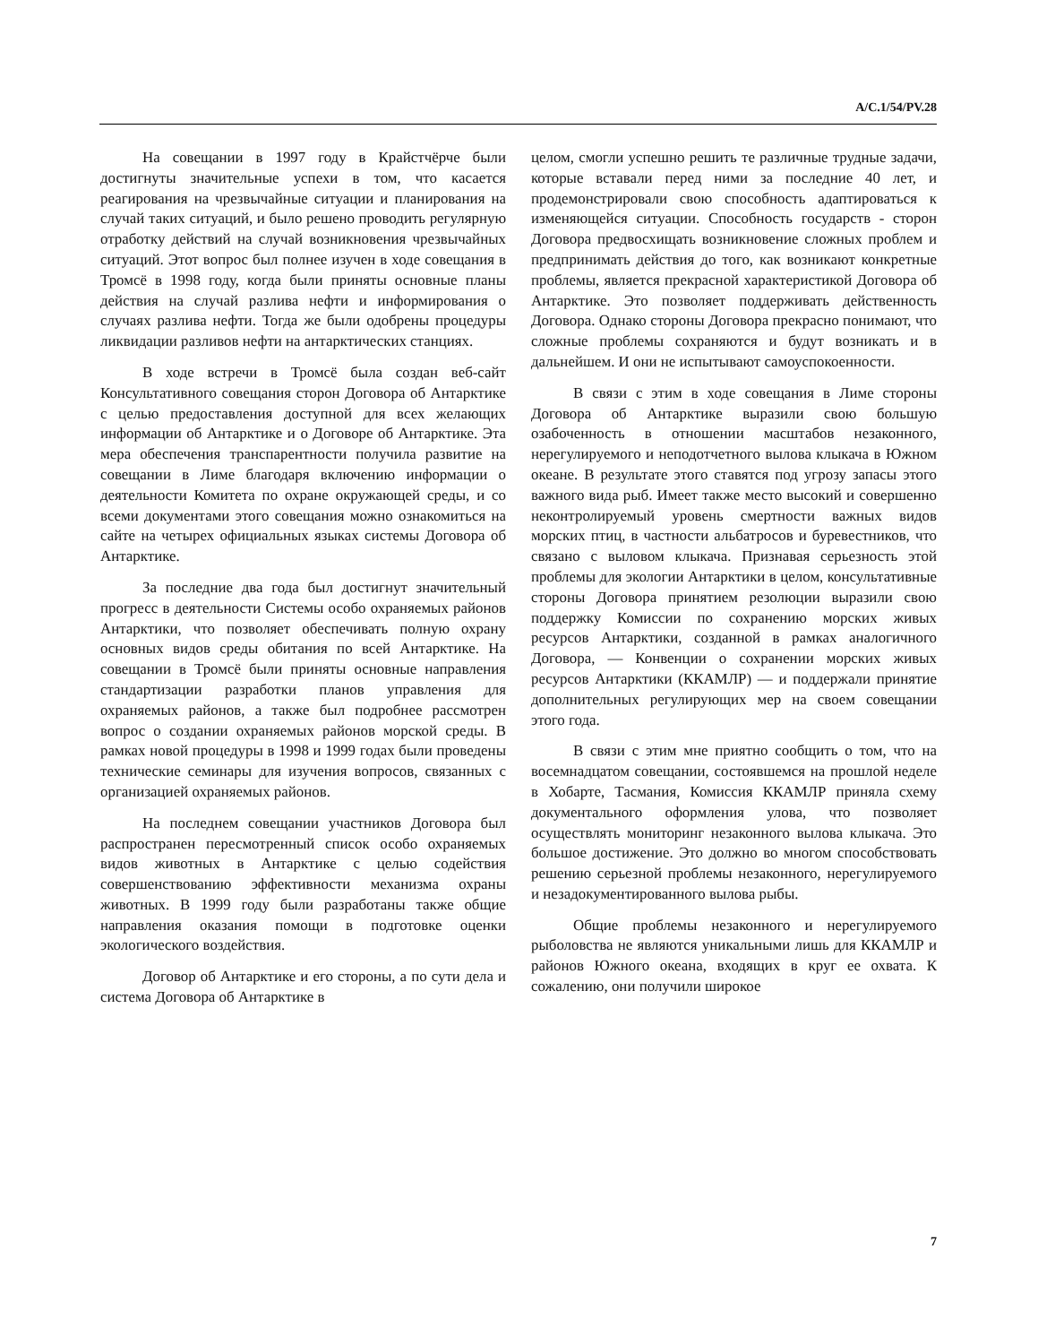A/C.1/54/PV.28
На совещании в 1997 году в Крайстчёрче были достигнуты значительные успехи в том, что касается реагирования на чрезвычайные ситуации и планирования на случай таких ситуаций, и было решено проводить регулярную отработку действий на случай возникновения чрезвычайных ситуаций. Этот вопрос был полнее изучен в ходе совещания в Тромсё в 1998 году, когда были приняты основные планы действия на случай разлива нефти и информирования о случаях разлива нефти. Тогда же были одобрены процедуры ликвидации разливов нефти на антарктических станциях.
В ходе встречи в Тромсё была создан веб-сайт Консультативного совещания сторон Договора об Антарктике с целью предоставления доступной для всех желающих информации об Антарктике и о Договоре об Антарктике. Эта мера обеспечения транспарентности получила развитие на совещании в Лиме благодаря включению информации о деятельности Комитета по охране окружающей среды, и со всеми документами этого совещания можно ознакомиться на сайте на четырех официальных языках системы Договора об Антарктике.
За последние два года был достигнут значительный прогресс в деятельности Системы особо охраняемых районов Антарктики, что позволяет обеспечивать полную охрану основных видов среды обитания по всей Антарктике. На совещании в Тромсё были приняты основные направления стандартизации разработки планов управления для охраняемых районов, а также был подробнее рассмотрен вопрос о создании охраняемых районов морской среды. В рамках новой процедуры в 1998 и 1999 годах были проведены технические семинары для изучения вопросов, связанных с организацией охраняемых районов.
На последнем совещании участников Договора был распространен пересмотренный список особо охраняемых видов животных в Антарктике с целью содействия совершенствованию эффективности механизма охраны животных. В 1999 году были разработаны также общие направления оказания помощи в подготовке оценки экологического воздействия.
Договор об Антарктике и его стороны, а по сути дела и система Договора об Антарктике в
целом, смогли успешно решить те различные трудные задачи, которые вставали перед ними за последние 40 лет, и продемонстрировали свою способность адаптироваться к изменяющейся ситуации. Способность государств - сторон Договора предвосхищать возникновение сложных проблем и предпринимать действия до того, как возникают конкретные проблемы, является прекрасной характеристикой Договора об Антарктике. Это позволяет поддерживать действенность Договора. Однако стороны Договора прекрасно понимают, что сложные проблемы сохраняются и будут возникать и в дальнейшем. И они не испытывают самоуспокоенности.
В связи с этим в ходе совещания в Лиме стороны Договора об Антарктике выразили свою большую озабоченность в отношении масштабов незаконного, нерегулируемого и неподотчетного вылова клыкача в Южном океане. В результате этого ставятся под угрозу запасы этого важного вида рыб. Имеет также место высокий и совершенно неконтролируемый уровень смертности важных видов морских птиц, в частности альбатросов и буревестников, что связано с выловом клыкача. Признавая серьезность этой проблемы для экологии Антарктики в целом, консультативные стороны Договора принятием резолюции выразили свою поддержку Комиссии по сохранению морских живых ресурсов Антарктики, созданной в рамках аналогичного Договора, — Конвенции о сохранении морских живых ресурсов Антарктики (ККАМЛР) — и поддержали принятие дополнительных регулирующих мер на своем совещании этого года.
В связи с этим мне приятно сообщить о том, что на восемнадцатом совещании, состоявшемся на прошлой неделе в Хобарте, Тасмания, Комиссия ККАМЛР приняла схему документального оформления улова, что позволяет осуществлять мониторинг незаконного вылова клыкача. Это большое достижение. Это должно во многом способствовать решению серьезной проблемы незаконного, нерегулируемого и незадокументированного вылова рыбы.
Общие проблемы незаконного и нерегулируемого рыболовства не являются уникальными лишь для ККАМЛР и районов Южного океана, входящих в круг ее охвата. К сожалению, они получили широкое
7